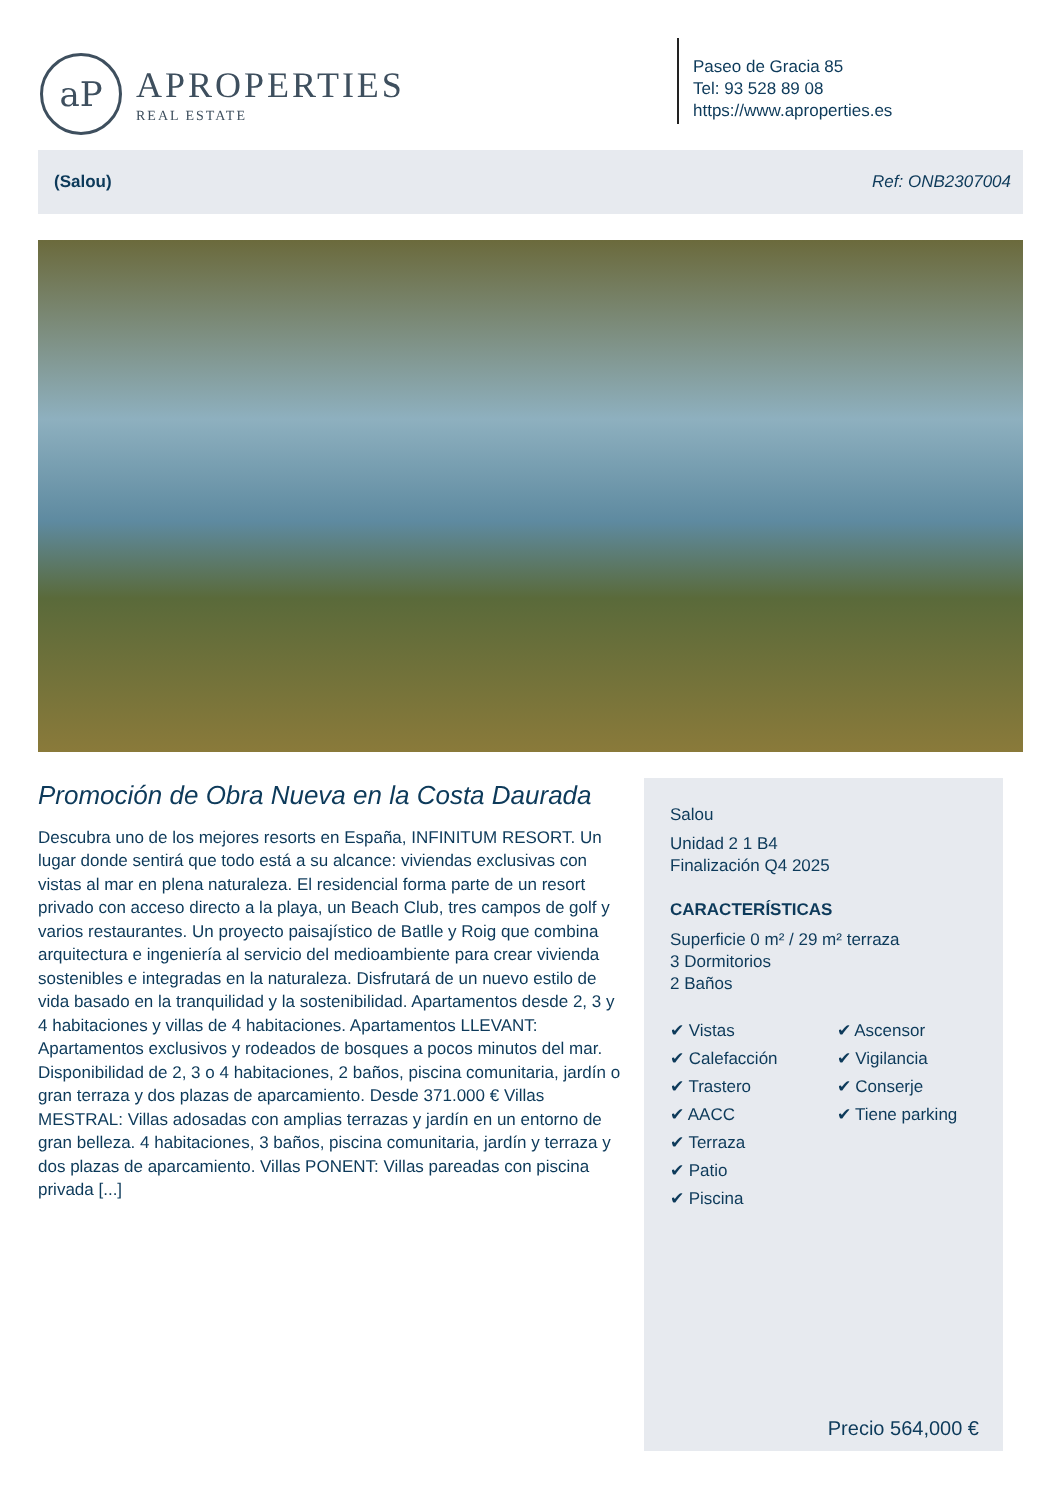aP
APROPERTIES
REAL ESTATE
Paseo de Gracia 85
Tel: 93 528 89 08
https://www.aproperties.es
(Salou) Ref: ONB2307004
Promoción de Obra Nueva en la Costa Daurada
Descubra uno de los mejores resorts en España, INFINITUM RESORT. Un lugar donde sentirá que todo está a su alcance: viviendas exclusivas con vistas al mar en plena naturaleza. El residencial forma parte de un resort privado con acceso directo a la playa, un Beach Club, tres campos de golf y varios restaurantes. Un proyecto paisajístico de Batlle y Roig que combina arquitectura e ingeniería al servicio del medioambiente para crear vivienda sostenibles e integradas en la naturaleza. Disfrutará de un nuevo estilo de vida basado en la tranquilidad y la sostenibilidad. Apartamentos desde 2, 3 y 4 habitaciones y villas de 4 habitaciones. Apartamentos LLEVANT: Apartamentos exclusivos y rodeados de bosques a pocos minutos del mar. Disponibilidad de 2, 3 o 4 habitaciones, 2 baños, piscina comunitaria, jardín o gran terraza y dos plazas de aparcamiento. Desde 371.000 € Villas MESTRAL: Villas adosadas con amplias terrazas y jardín en un entorno de gran belleza. 4 habitaciones, 3 baños, piscina comunitaria, jardín y terraza y dos plazas de aparcamiento. Villas PONENT: Villas pareadas con piscina privada [...]
Salou
Unidad 2 1 B4
Finalización Q4 2025
CARACTERÍSTICAS
Superficie 0 m² / 29 m² terraza
3 Dormitorios
2 Baños
✔ Vistas
✔ Calefacción
✔ Trastero
✔ AACC
✔ Terraza
✔ Patio
✔ Piscina
✔ Ascensor
✔ Vigilancia
✔ Conserje
✔ Tiene parking
Precio 564,000 €